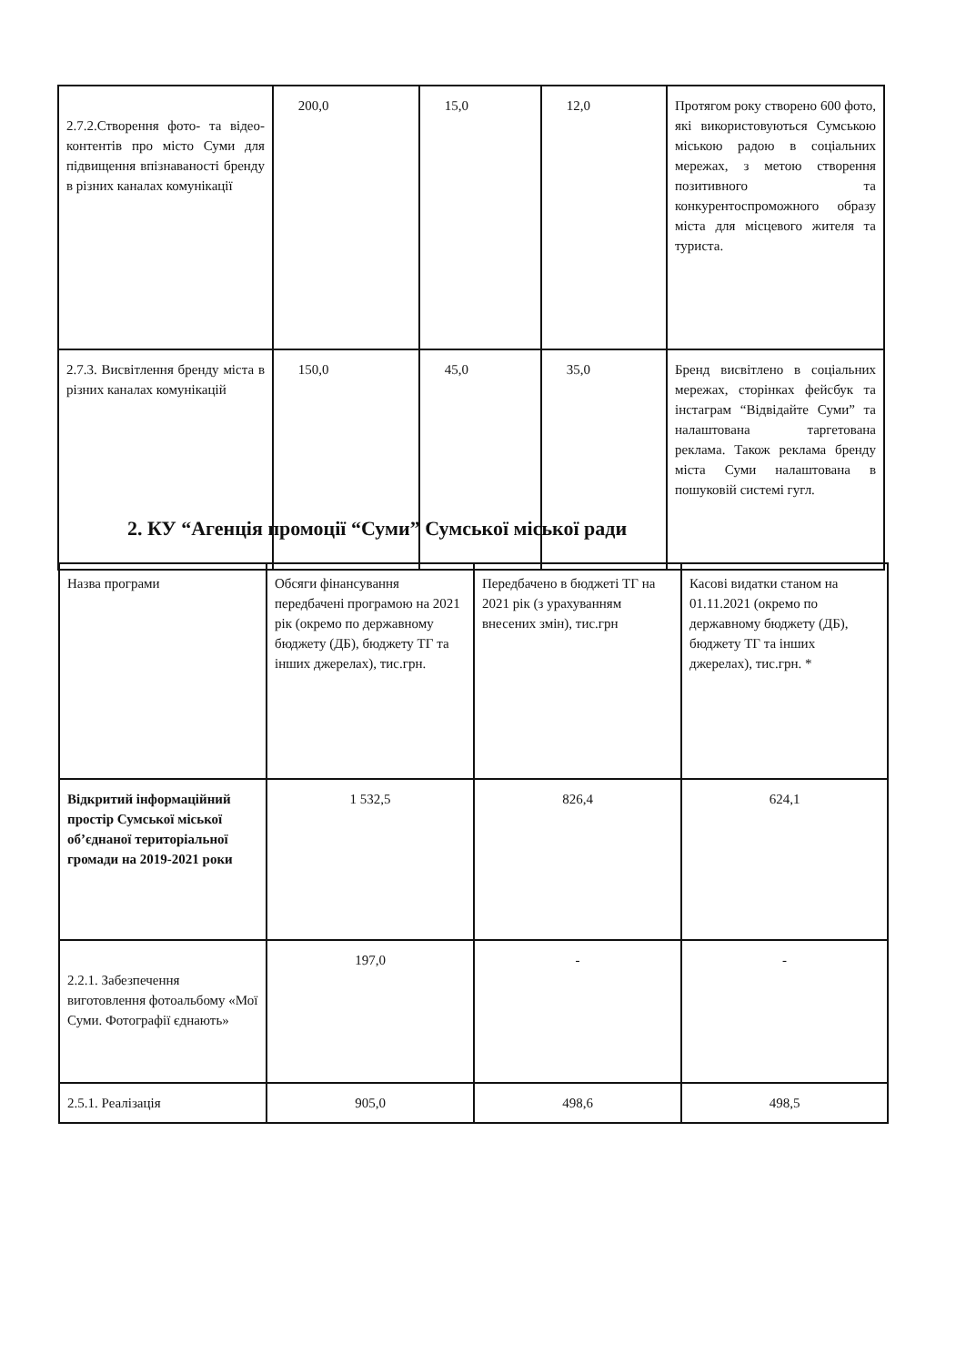| 2.7.2.Створення фото- та відео- контентів про місто Суми для підвищення впізнаваності бренду в різних каналах комунікації | 200,0 | 15,0 | 12,0 | Протягом року створено 600 фото, які використовуються Сумською міською радою в соціальних мережах, з метою створення позитивного та конкурентоспроможного образу міста для місцевого жителя та туриста. |
| 2.7.3. Висвітлення бренду міста в різних каналах комунікацій | 150,0 | 45,0 | 35,0 | Бренд висвітлено в соціальних мережах, сторінках фейсбук та інстаграм “Відвідайте Суми” та налаштована таргетована реклама. Також реклама бренду міста Суми налаштована в пошуковій системі гугл. |
2. КУ “Агенція промоції “Суми” Сумської міської ради
| Назва програми | Обсяги фінансування передбачені програмою на 2021 рік (окремо по державному бюджету (ДБ), бюджету ТГ та інших джерелах), тис.грн. | Передбачено в бюджеті ТГ на 2021 рік (з урахуванням внесених змін), тис.грн | Касові видатки станом на 01.11.2021 (окремо по державному бюджету (ДБ), бюджету ТГ та інших джерелах), тис.грн. * |
| Відкритий інформаційний простір Сумської міської об’єднаної територіальної громади на 2019-2021 роки | 1 532,5 | 826,4 | 624,1 |
| 2.2.1. Забезпечення виготовлення фотоальбому «Мої Суми. Фотографії єднають» | 197,0 | - | - |
| 2.5.1. Реалізація | 905,0 | 498,6 | 498,5 |